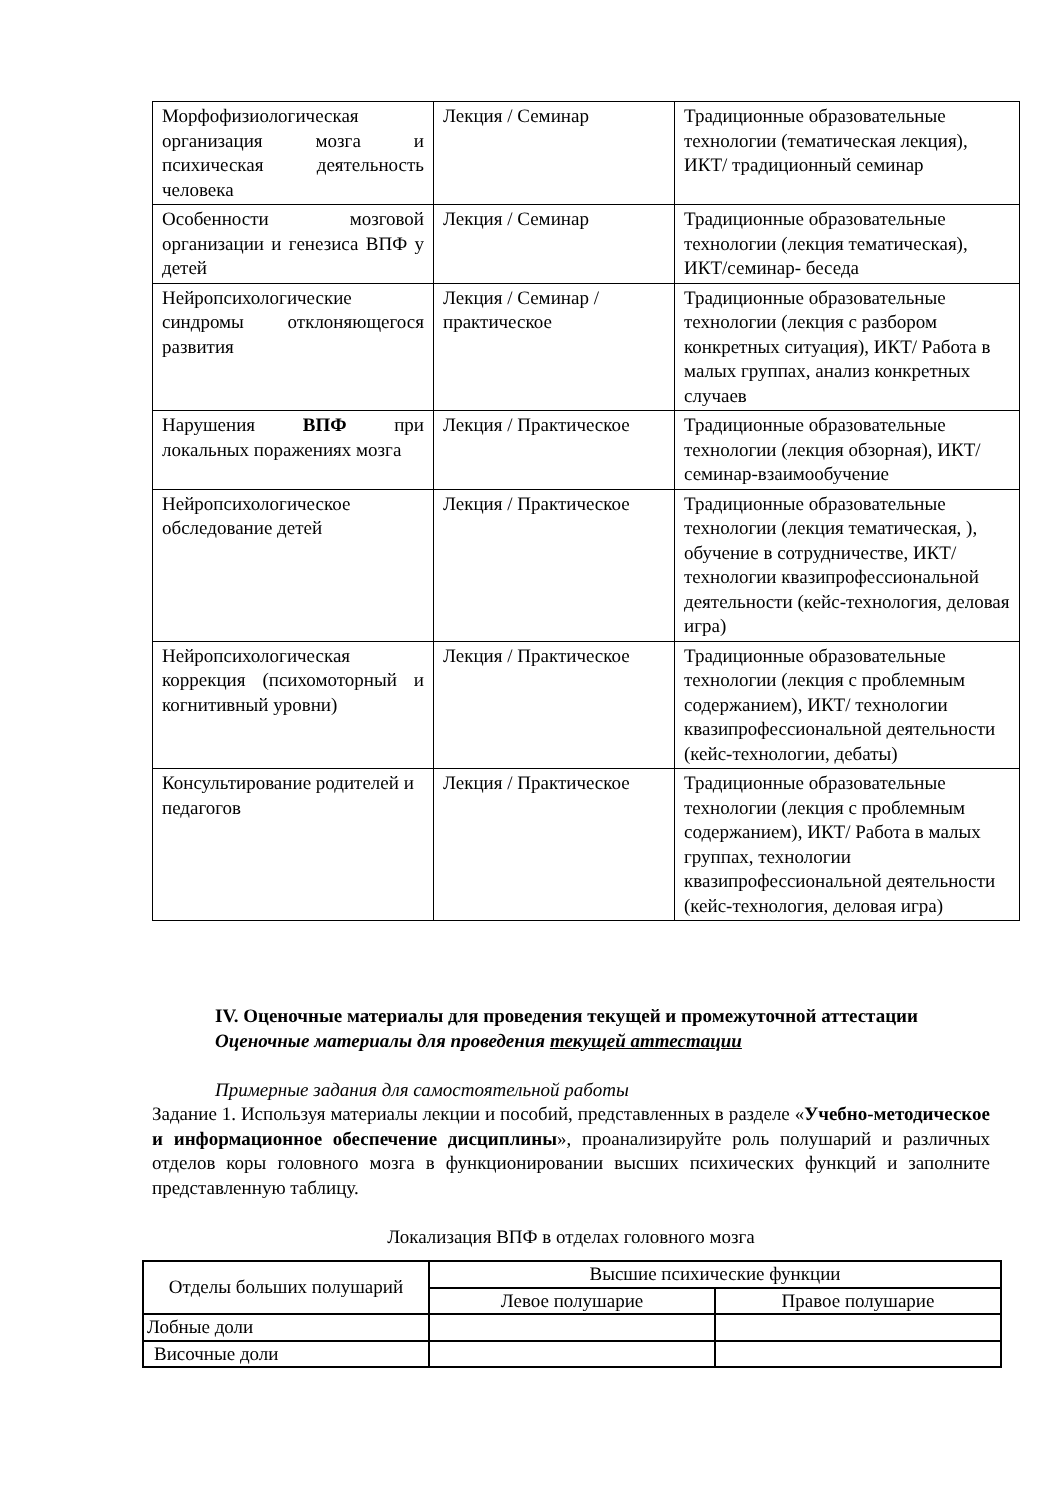| Морфофизиологическая организация мозга и психическая деятельность человека | Лекция / Семинар | Традиционные образовательные технологии (тематическая лекция), ИКТ/ традиционный семинар |
| Особенности мозговой организации и генезиса ВПФ у детей | Лекция / Семинар | Традиционные образовательные технологии (лекция тематическая), ИКТ/семинар- беседа |
| Нейропсихологические синдромы отклоняющегося развития | Лекция / Семинар / практическое | Традиционные образовательные технологии (лекция с разбором конкретных ситуация), ИКТ/ Работа в малых группах, анализ конкретных случаев |
| Нарушения ВПФ при локальных поражениях мозга | Лекция / Практическое | Традиционные образовательные технологии (лекция обзорная), ИКТ/ семинар-взаимообучение |
| Нейропсихологическое обследование детей | Лекция / Практическое | Традиционные образовательные технологии (лекция тематическая, ), обучение в сотрудничестве, ИКТ/ технологии квазипрофессиональной деятельности (кейс-технология, деловая игра) |
| Нейропсихологическая коррекция (психомоторный и когнитивный уровни) | Лекция / Практическое | Традиционные образовательные технологии (лекция с проблемным содержанием), ИКТ/ технологии квазипрофессиональной деятельности (кейс-технологии, дебаты) |
| Консультирование родителей и педагогов | Лекция / Практическое | Традиционные образовательные технологии (лекция с проблемным содержанием), ИКТ/ Работа в малых группах, технологии квазипрофессиональной деятельности (кейс-технология, деловая игра) |
IV. Оценочные материалы для проведения текущей и промежуточной аттестации
Оценочные материалы для проведения текущей аттестации
Примерные задания для самостоятельной работы
Задание 1. Используя материалы лекции и пособий, представленных в разделе «Учебно-методическое и информационное обеспечение дисциплины», проанализируйте роль полушарий и различных отделов коры головного мозга в функционировании высших психических функций и заполните представленную таблицу.
Локализация ВПФ в отделах головного мозга
| Отделы больших полушарий | Высшие психические функции | |
| | Левое полушарие | Правое полушарие |
| Лобные доли | | |
| Височные доли | | |